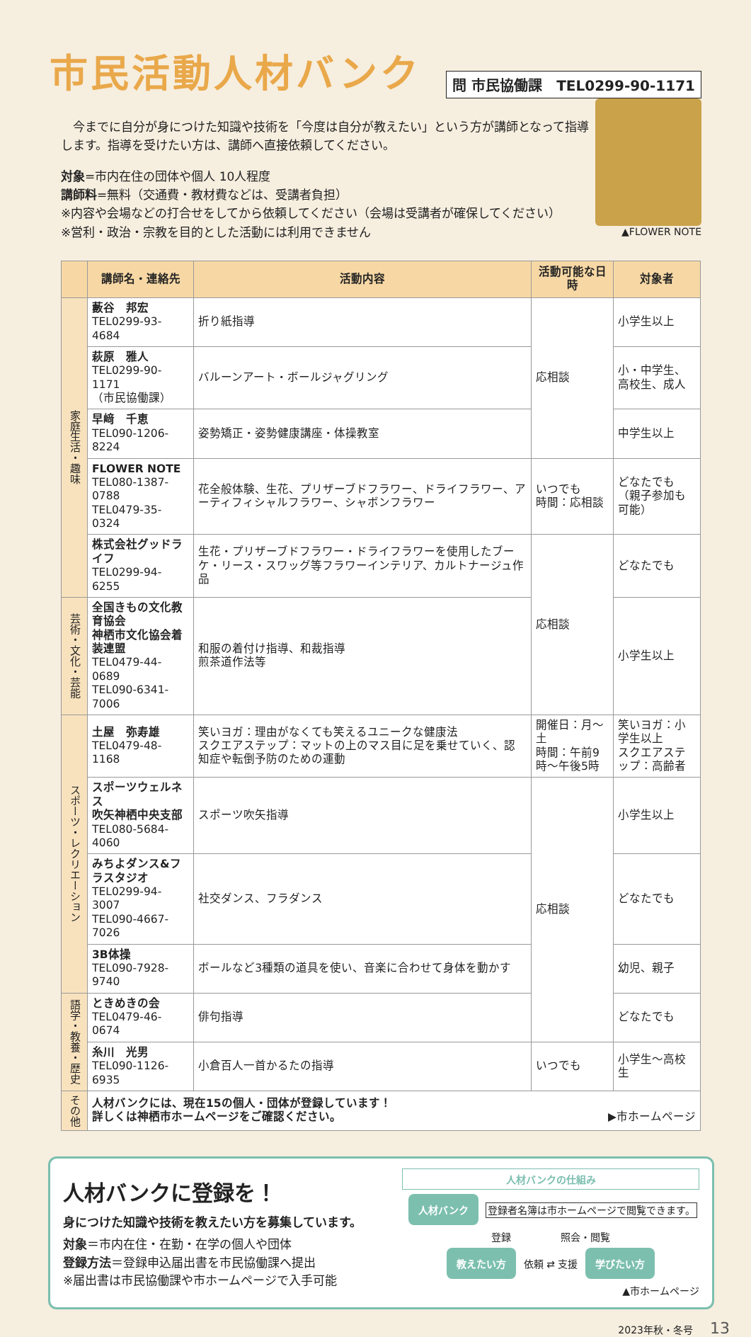市民活動人材バンク
問 市民協働課　TEL0299-90-1171
　今までに自分が身につけた知識や技術を「今度は自分が教えたい」という方が講師となって指導します。指導を受けたい方は、講師へ直接依頼してください。
対象=市内在住の団体や個人 10人程度
講師料=無料（交通費・教材費などは、受講者負担）
※内容や会場などの打合せをしてから依頼してください（会場は受講者が確保してください）
※営利・政治・宗教を目的とした活動には利用できません
▲FLOWER NOTE
| | 講師名・連絡先 | 活動内容 | 活動可能な日時 | 対象者 |
| --- | --- | --- | --- | --- |
| 家庭生活・趣味 | 藪谷 邦宏 TEL0299-93-4684 | 折り紙指導 | 応相談 | 小学生以上 |
| | 萩原 雅人 TEL0299-90-1171 （市民協働課） | バルーンアート・ボールジャグリング | | 小・中学生、 高校生、成人 |
| | 早﨑 千恵 TEL090-1206-8224 | 姿勢矯正・姿勢健康講座・体操教室 | | 中学生以上 |
| | FLOWER NOTE TEL080-1387-0788 TEL0479-35-0324 | 花全般体験、生花、プリザーブドフラワー、ドライフラワー、アーティフィシャルフラワー、シャボンフラワー | いつでも 時間：応相談 | どなたでも （親子参加も可能） |
| | 株式会社グッドライフ TEL0299-94-6255 | 生花・プリザーブドフラワー・ドライフラワーを使用したブーケ・リース・スワッグ等フラワーインテリア、カルトナージュ作品 | 応相談 | どなたでも |
| 芸術・文化・芸能 | 全国きもの文化教育協会 神栖市文化協会着装連盟 TEL0479-44-0689 TEL090-6341-7006 | 和服の着付け指導、和裁指導 煎茶道作法等 | | 小学生以上 |
| スポーツ・レクリエーション | 土屋 弥寿雄 TEL0479-48-1168 | 笑いヨガ：理由がなくても笑えるユニークな健康法 スクエアステップ：マットの上のマス目に足を乗せていく、認知症や転倒予防のための運動 | 開催日：月～土 時間：午前9時～午後5時 | 笑いヨガ：小学生以上 スクエアステップ：高齢者 |
| | スポーツウェルネス 吹矢神栖中央支部 TEL080-5684-4060 | スポーツ吹矢指導 | 応相談 | 小学生以上 |
| | みちよダンス&フラスタジオ TEL0299-94-3007 TEL090-4667-7026 | 社交ダンス、フラダンス | | どなたでも |
| | 3B体操 TEL090-7928-9740 | ボールなど3種類の道具を使い、音楽に合わせて身体を動かす | | 幼児、親子 |
| 語学・教養・歴史 | ときめきの会 TEL0479-46-0674 | 俳句指導 | | どなたでも |
| | 糸川 光男 TEL090-1126-6935 | 小倉百人一首かるたの指導 | いつでも | 小学生～高校生 |
| その他 | 人材バンクには、現在15の個人・団体が登録しています！ 詳しくは神栖市ホームページをご確認ください。 ▶市ホームページ | | | |
人材バンクに登録を！
身につけた知識や技術を教えたい方を募集しています。
対象＝市内在住・在勤・在学の個人や団体
登録方法＝登録申込届出書を市民協働課へ提出
※届出書は市民協働課や市ホームページで入手可能
人材バンクの仕組み
人材バンク 登録者名簿は市ホームページで閲覧できます。
登録　　　　　照会・閲覧
教えたい方 依頼 ⇄ 支援 学びたい方
▲市ホームページ
2023年秋・冬号 13